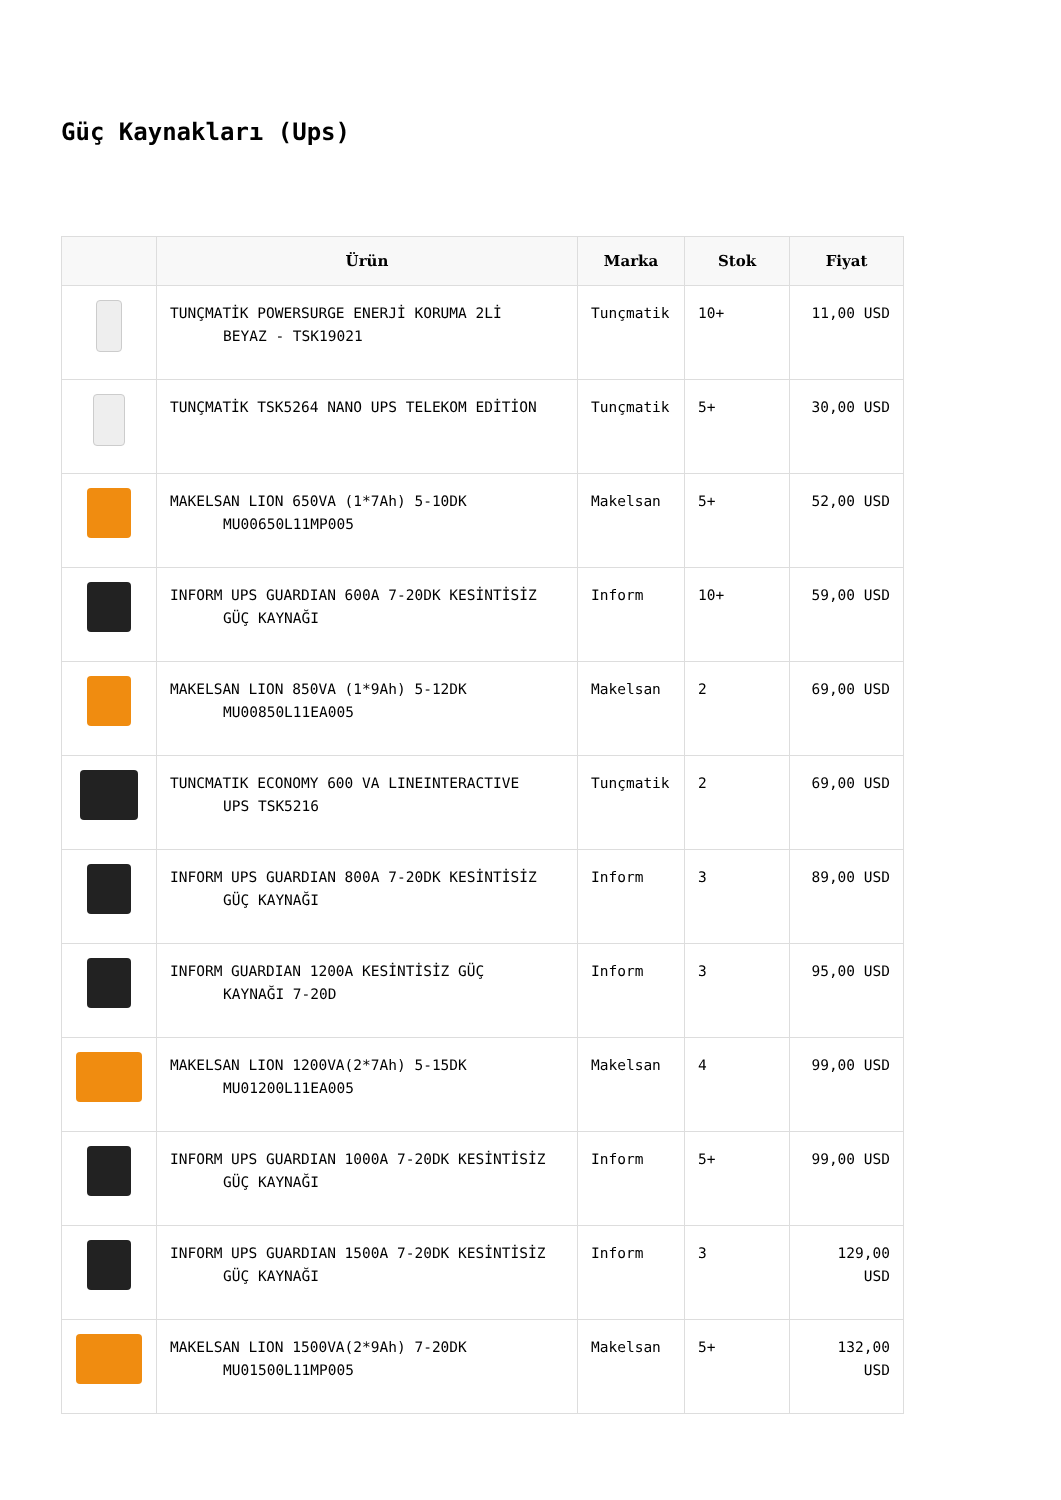Güç Kaynakları (Ups)
| | Ürün | Marka | Stok | Fiyat |
| --- | --- | --- | --- | --- |
| | TUNÇMATİK POWERSURGE ENERJİ KORUMA 2Lİ BEYAZ - TSK19021 | Tunçmatik | 10+ | 11,00 USD |
| | TUNÇMATİK TSK5264 NANO UPS TELEKOM EDİTİON | Tunçmatik | 5+ | 30,00 USD |
| | MAKELSAN LION 650VA (1*7Ah) 5-10DK MU00650L11MP005 | Makelsan | 5+ | 52,00 USD |
| | INFORM UPS GUARDIAN 600A 7-20DK KESİNTİSİZ GÜÇ KAYNAĞI | Inform | 10+ | 59,00 USD |
| | MAKELSAN LION 850VA (1*9Ah) 5-12DK MU00850L11EA005 | Makelsan | 2 | 69,00 USD |
| | TUNCMATIK ECONOMY 600 VA LINEINTERACTIVE UPS TSK5216 | Tunçmatik | 2 | 69,00 USD |
| | INFORM UPS GUARDIAN 800A 7-20DK KESİNTİSİZ GÜÇ KAYNAĞI | Inform | 3 | 89,00 USD |
| | INFORM GUARDIAN 1200A KESİNTİSİZ GÜÇ KAYNAĞI 7-20D | Inform | 3 | 95,00 USD |
| | MAKELSAN LION 1200VA(2*7Ah) 5-15DK MU01200L11EA005 | Makelsan | 4 | 99,00 USD |
| | INFORM UPS GUARDIAN 1000A 7-20DK KESİNTİSİZ GÜÇ KAYNAĞI | Inform | 5+ | 99,00 USD |
| | INFORM UPS GUARDIAN 1500A 7-20DK KESİNTİSİZ GÜÇ KAYNAĞI | Inform | 3 | 129,00 USD |
| | MAKELSAN LION 1500VA(2*9Ah) 7-20DK MU01500L11MP005 | Makelsan | 5+ | 132,00 USD |